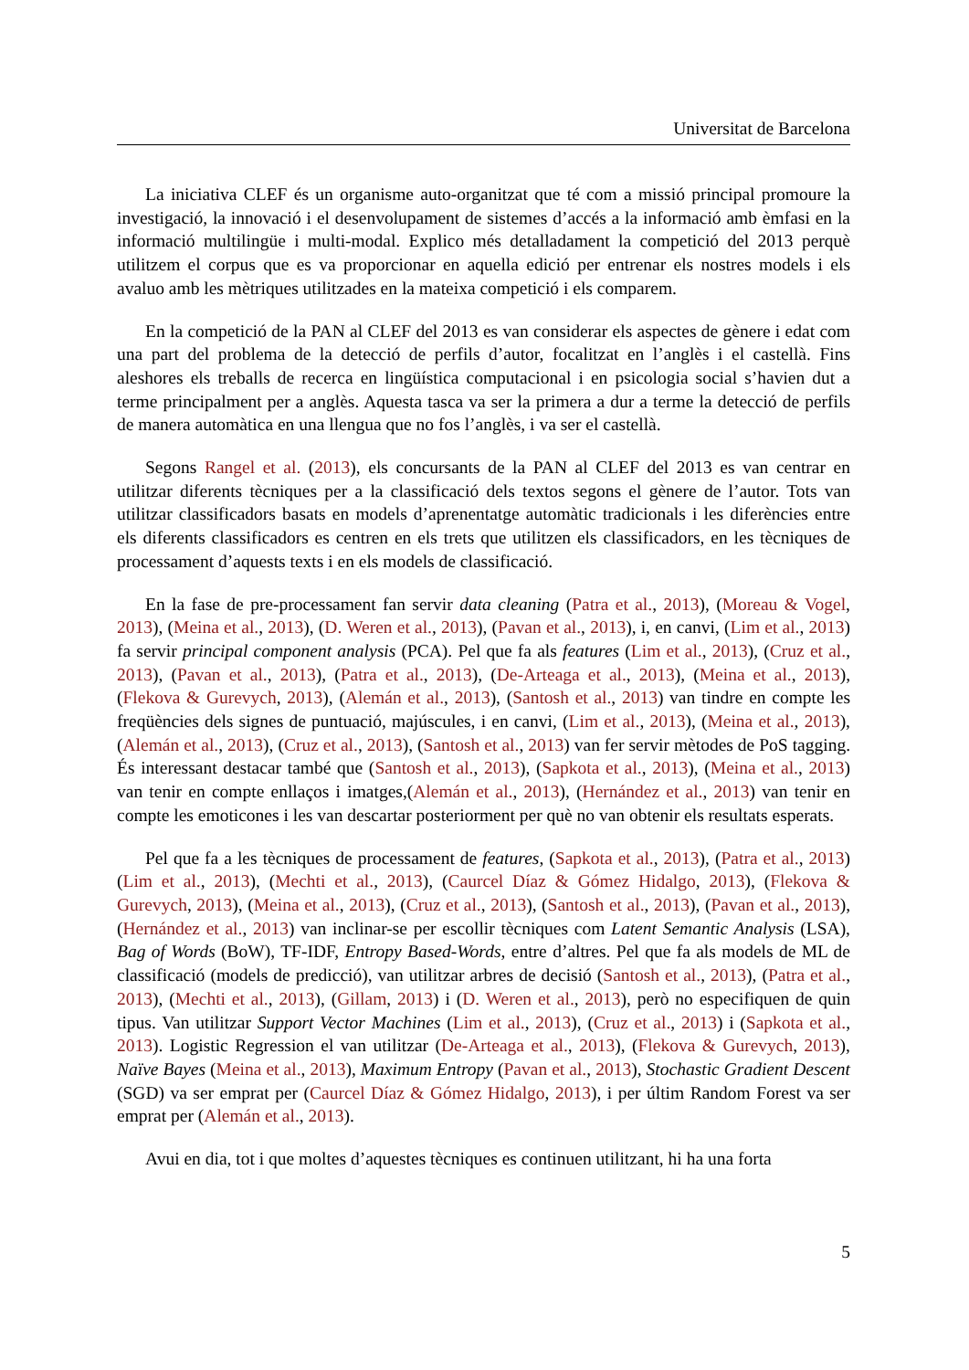Universitat de Barcelona
La iniciativa CLEF és un organisme auto-organitzat que té com a missió principal promoure la investigació, la innovació i el desenvolupament de sistemes d’accés a la informació amb èmfasi en la informació multilingüe i multi-modal. Explico més detalladament la competició del 2013 perquè utilitzem el corpus que es va proporcionar en aquella edició per entrenar els nostres models i els avaluo amb les mètriques utilitzades en la mateixa competició i els comparem.
En la competició de la PAN al CLEF del 2013 es van considerar els aspectes de gènere i edat com una part del problema de la detecció de perfils d’autor, focalitzat en l’anglès i el castellà. Fins aleshores els treballs de recerca en lingüística computacional i en psicologia social s’havien dut a terme principalment per a anglès. Aquesta tasca va ser la primera a dur a terme la detecció de perfils de manera automàtica en una llengua que no fos l’anglès, i va ser el castellà.
Segons Rangel et al. (2013), els concursants de la PAN al CLEF del 2013 es van centrar en utilitzar diferents tècniques per a la classificació dels textos segons el gènere de l’autor. Tots van utilitzar classificadors basats en models d’aprenentatge automàtic tradicionals i les diferències entre els diferents classificadors es centren en els trets que utilitzen els classificadors, en les tècniques de processament d’aquests texts i en els models de classificació.
En la fase de pre-processament fan servir data cleaning (Patra et al., 2013), (Moreau & Vogel, 2013), (Meina et al., 2013), (D. Weren et al., 2013), (Pavan et al., 2013), i, en canvi, (Lim et al., 2013) fa servir principal component analysis (PCA). Pel que fa als features (Lim et al., 2013), (Cruz et al., 2013), (Pavan et al., 2013), (Patra et al., 2013), (De-Arteaga et al., 2013), (Meina et al., 2013), (Flekova & Gurevych, 2013), (Alemán et al., 2013), (Santosh et al., 2013) van tindre en compte les freqüències dels signes de puntuació, majúscules, i en canvi, (Lim et al., 2013), (Meina et al., 2013), (Alemán et al., 2013), (Cruz et al., 2013), (Santosh et al., 2013) van fer servir mètodes de PoS tagging. És interessant destacar també que (Santosh et al., 2013), (Sapkota et al., 2013), (Meina et al., 2013) van tenir en compte enllaços i imatges,(Alemán et al., 2013), (Hernández et al., 2013) van tenir en compte les emoticones i les van descartar posteriorment per què no van obtenir els resultats esperats.
Pel que fa a les tècniques de processament de features, (Sapkota et al., 2013), (Patra et al., 2013) (Lim et al., 2013), (Mechti et al., 2013), (Caurcel Díaz & Gómez Hidalgo, 2013), (Flekova & Gurevych, 2013), (Meina et al., 2013), (Cruz et al., 2013), (Santosh et al., 2013), (Pavan et al., 2013), (Hernández et al., 2013) van inclinar-se per escollir tècniques com Latent Semantic Analysis (LSA), Bag of Words (BoW), TF-IDF, Entropy Based-Words, entre d’altres. Pel que fa als models de ML de classificació (models de predicció), van utilitzar arbres de decisió (Santosh et al., 2013), (Patra et al., 2013), (Mechti et al., 2013), (Gillam, 2013) i (D. Weren et al., 2013), però no especifiquen de quin tipus. Van utilitzar Support Vector Machines (Lim et al., 2013), (Cruz et al., 2013) i (Sapkota et al., 2013). Logistic Regression el van utilitzar (De-Arteaga et al., 2013), (Flekova & Gurevych, 2013), Naïve Bayes (Meina et al., 2013), Maximum Entropy (Pavan et al., 2013), Stochastic Gradient Descent (SGD) va ser emprat per (Caurcel Díaz & Gómez Hidalgo, 2013), i per últim Random Forest va ser emprat per (Alemán et al., 2013).
Avui en dia, tot i que moltes d’aquestes tècniques es continuen utilitzant, hi ha una forta
5